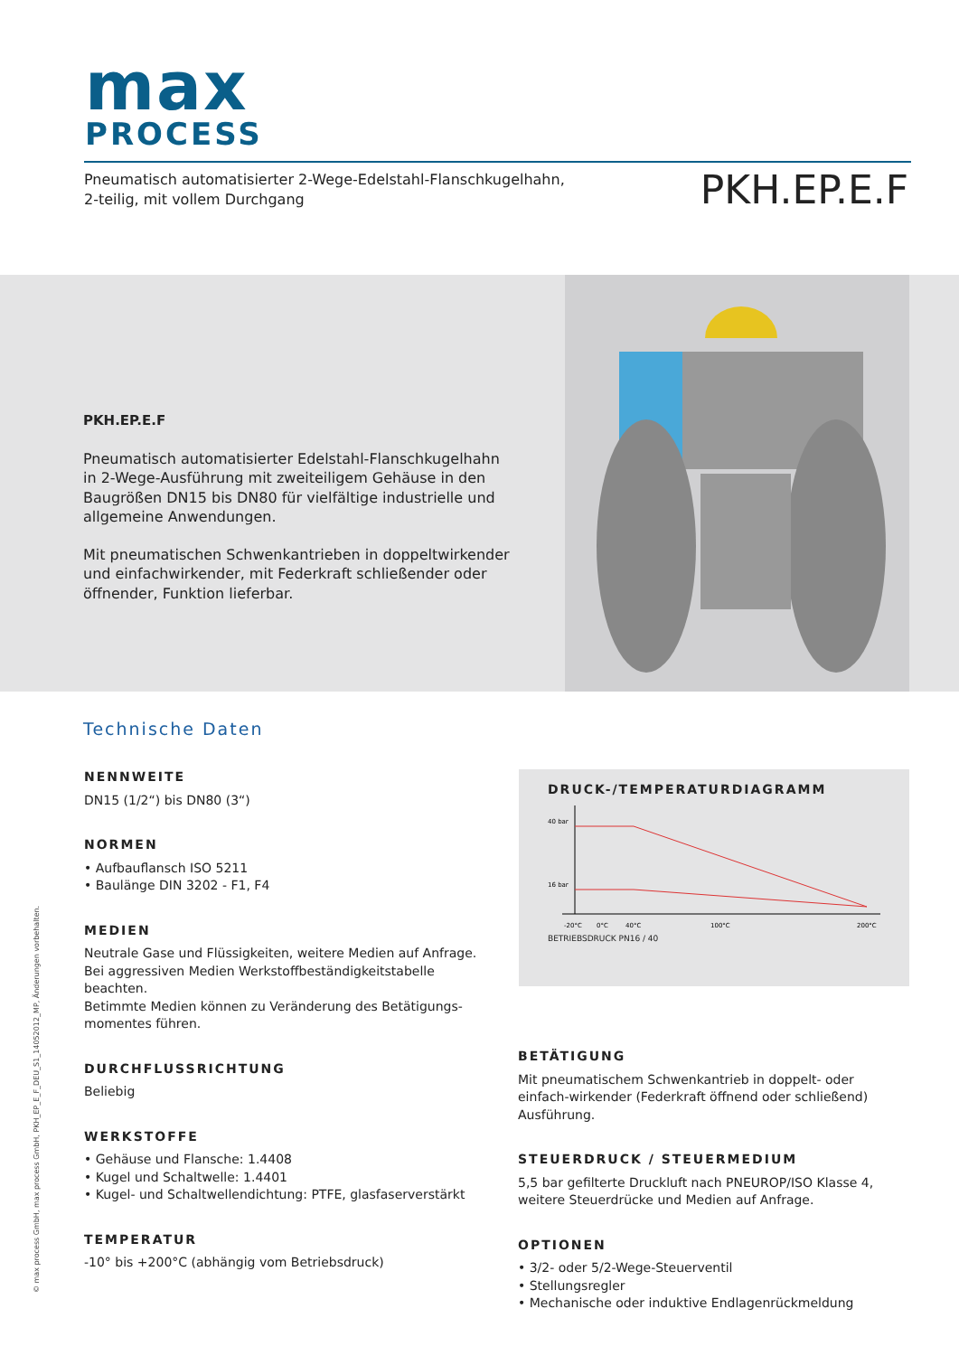max
PROCESS
Pneumatisch automatisierter 2-Wege-Edelstahl-Flanschkugelhahn,
2-teilig, mit vollem Durchgang
PKH.EP.E.F
PKH.EP.E.F
Pneumatisch automatisierter Edelstahl-Flanschkugelhahn in 2-Wege-Ausführung mit zweiteiligem Gehäuse in den Baugrößen DN15 bis DN80 für vielfältige industrielle und allgemeine Anwendungen.
Mit pneumatischen Schwenkantrieben in doppeltwirkender und einfachwirkender, mit Federkraft schließender oder öffnender, Funktion lieferbar.
Technische Daten
NENNWEITE
DN15 (1/2“) bis DN80 (3“)
NORMEN
• Aufbauflansch ISO 5211
• Baulänge DIN 3202 - F1, F4
MEDIEN
Neutrale Gase und Flüssigkeiten, weitere Medien auf Anfrage.
Bei aggressiven Medien Werkstoffbeständigkeitstabelle beachten.
Betimmte Medien können zu Veränderung des Betätigungs-
momentes führen.
DURCHFLUSSRICHTUNG
Beliebig
WERKSTOFFE
• Gehäuse und Flansche: 1.4408
• Kugel und Schaltwelle: 1.4401
• Kugel- und Schaltwellendichtung: PTFE, glasfaserverstärkt
TEMPERATUR
-10° bis +200°C (abhängig vom Betriebsdruck)
DRUCK-/TEMPERATURDIAGRAMM
40 bar
16 bar
-20°C
0°C
40°C
100°C
200°C
BETRIEBSDRUCK PN16 / 40
BETÄTIGUNG
Mit pneumatischem Schwenkantrieb in doppelt- oder einfach-wirkender (Federkraft öffnend oder schließend) Ausführung.
STEUERDRUCK / STEUERMEDIUM
5,5 bar gefilterte Druckluft nach PNEUROP/ISO Klasse 4,
weitere Steuerdrücke und Medien auf Anfrage.
OPTIONEN
• 3/2- oder 5/2-Wege-Steuerventil
• Stellungsregler
• Mechanische oder induktive Endlagenrückmeldung
© max process GmbH, max process GmbH, PKH_EP_E_F_DEU_S1_14052012_MP, Änderungen vorbehalten.